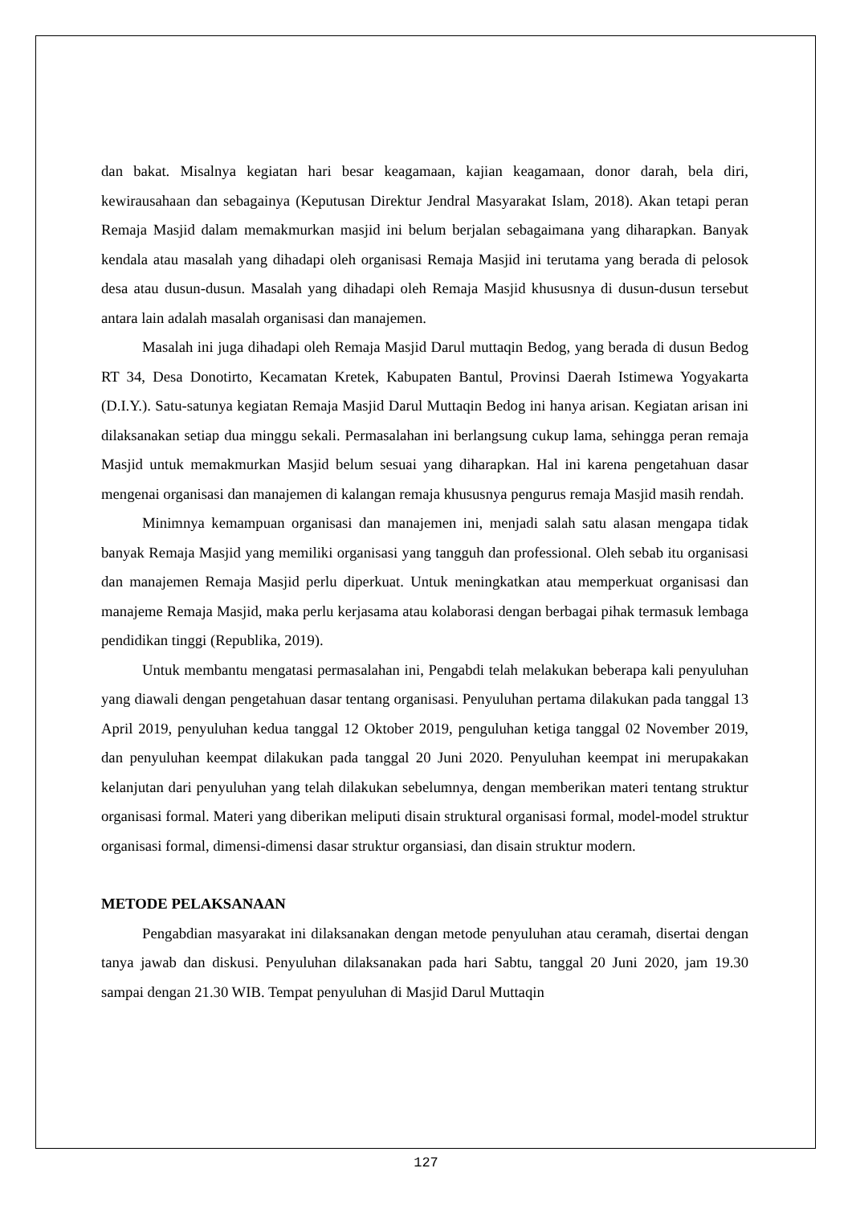dan bakat. Misalnya kegiatan hari besar keagamaan, kajian keagamaan, donor darah, bela diri, kewirausahaan dan sebagainya (Keputusan Direktur Jendral Masyarakat Islam, 2018). Akan tetapi peran Remaja Masjid dalam memakmurkan masjid ini belum berjalan sebagaimana yang diharapkan. Banyak kendala atau masalah yang dihadapi oleh organisasi Remaja Masjid ini terutama yang berada di pelosok desa atau dusun-dusun. Masalah yang dihadapi oleh Remaja Masjid khususnya di dusun-dusun tersebut antara lain adalah masalah organisasi dan manajemen.
Masalah ini juga dihadapi oleh Remaja Masjid Darul muttaqin Bedog, yang berada di dusun Bedog RT 34, Desa Donotirto, Kecamatan Kretek, Kabupaten Bantul, Provinsi Daerah Istimewa Yogyakarta (D.I.Y.). Satu-satunya kegiatan Remaja Masjid Darul Muttaqin Bedog ini hanya arisan. Kegiatan arisan ini dilaksanakan setiap dua minggu sekali. Permasalahan ini berlangsung cukup lama, sehingga peran remaja Masjid untuk memakmurkan Masjid belum sesuai yang diharapkan. Hal ini karena pengetahuan dasar mengenai organisasi dan manajemen di kalangan remaja khususnya pengurus remaja Masjid masih rendah.
Minimnya kemampuan organisasi dan manajemen ini, menjadi salah satu alasan mengapa tidak banyak Remaja Masjid yang memiliki organisasi yang tangguh dan professional. Oleh sebab itu organisasi dan manajemen Remaja Masjid perlu diperkuat. Untuk meningkatkan atau memperkuat organisasi dan manajeme Remaja Masjid, maka perlu kerjasama atau kolaborasi dengan berbagai pihak termasuk lembaga pendidikan tinggi (Republika, 2019).
Untuk membantu mengatasi permasalahan ini, Pengabdi telah melakukan beberapa kali penyuluhan yang diawali dengan pengetahuan dasar tentang organisasi. Penyuluhan pertama dilakukan pada tanggal 13 April 2019, penyuluhan kedua tanggal 12 Oktober 2019, penguluhan ketiga tanggal 02 November 2019, dan penyuluhan keempat dilakukan pada tanggal 20 Juni 2020. Penyuluhan keempat ini merupakakan kelanjutan dari penyuluhan yang telah dilakukan sebelumnya, dengan memberikan materi tentang struktur organisasi formal. Materi yang diberikan meliputi disain struktural organisasi formal, model-model struktur organisasi formal, dimensi-dimensi dasar struktur organsiasi, dan disain struktur modern.
METODE PELAKSANAAN
Pengabdian masyarakat ini dilaksanakan dengan metode penyuluhan atau ceramah, disertai dengan tanya jawab dan diskusi. Penyuluhan dilaksanakan pada hari Sabtu, tanggal 20 Juni 2020, jam 19.30 sampai dengan 21.30 WIB. Tempat penyuluhan di Masjid Darul Muttaqin
127